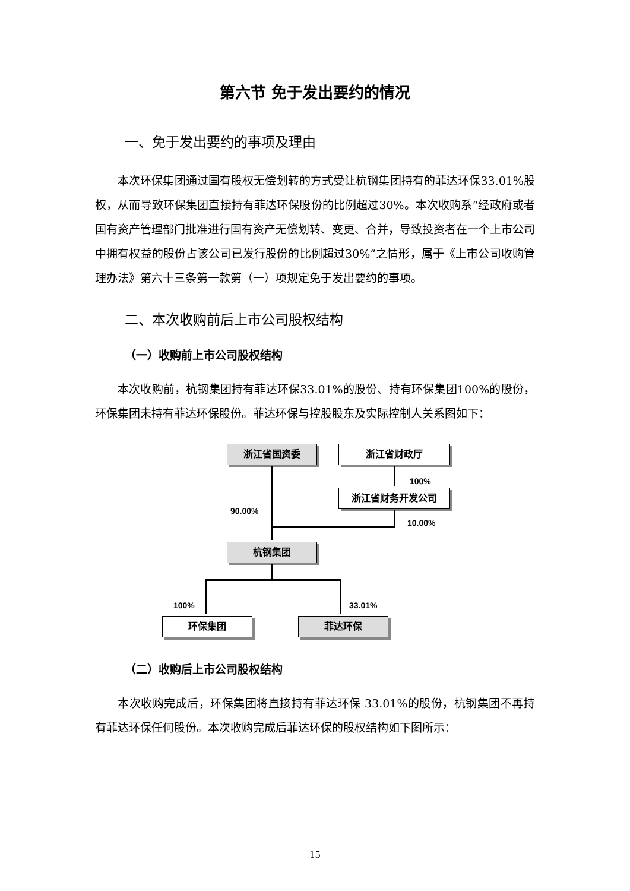第六节 免于发出要约的情况
一、免于发出要约的事项及理由
本次环保集团通过国有股权无偿划转的方式受让杭钢集团持有的菲达环保33.01%股权，从而导致环保集团直接持有菲达环保股份的比例超过30%。本次收购系“经政府或者国有资产管理部门批准进行国有资产无偿划转、变更、合并，导致投资者在一个上市公司中拥有权益的股份占该公司已发行股份的比例超过30%”之情形，属于《上市公司收购管理办法》第六十三条第一款第（一）项规定免于发出要约的事项。
二、本次收购前后上市公司股权结构
（一）收购前上市公司股权结构
本次收购前，杭钢集团持有菲达环保33.01%的股份、持有环保集团100%的股份，环保集团未持有菲达环保股份。菲达环保与控股股东及实际控制人关系图如下：
浙江省国资委 浙江省财政厅
100%
浙江省财务开发公司
90.00%
10.00%
杭钢集团
100% 33.01%
环保集团 菲达环保
（二）收购后上市公司股权结构
本次收购完成后，环保集团将直接持有菲达环保 33.01%的股份，杭钢集团不再持有菲达环保任何股份。本次收购完成后菲达环保的股权结构如下图所示：
15